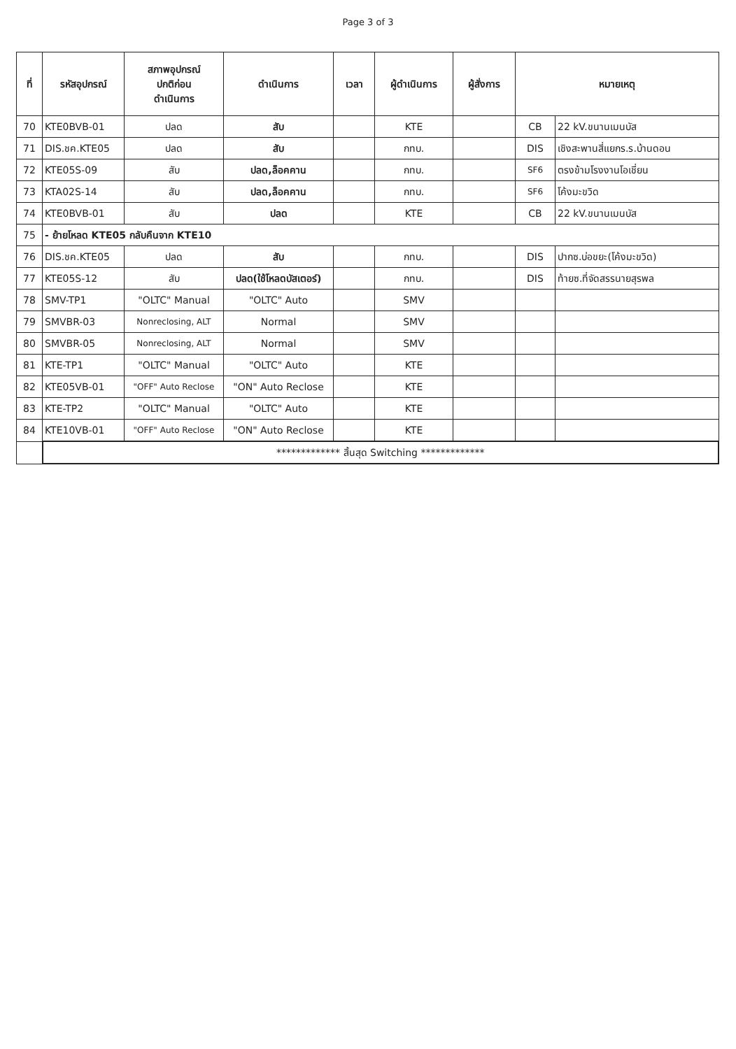Page 3 of 3
| ที่ | รหัสอุปกรณ์ | สภาพอุปกรณ์ ปกติก่อน ดำเนินการ | ดำเนินการ | เวลา | ผู้ดำเนินการ | ผู้สั่งการ | หมายเหตุ | |
| --- | --- | --- | --- | --- | --- | --- | --- | --- |
| 70 | KTE0BVB-01 | ปลด | สับ | | KTE | | CB | 22 kV.ขนานเมนบัส |
| 71 | DIS.ชค.KTE05 | ปลด | สับ | | กทบ. | | DIS | เชิงสะพานสี่แยกร.ร.บ้านดอน |
| 72 | KTE05S-09 | สับ | ปลด,ล็อคคาน | | กทบ. | | SF6 | ตรงข้ามโรงงานโอเชี่ยน |
| 73 | KTA02S-14 | สับ | ปลด,ล็อคคาน | | กทบ. | | SF6 | โค้งมะขวิด |
| 74 | KTE0BVB-01 | สับ | ปลด | | KTE | | CB | 22 kV.ขนานเมนบัส |
| 75 | - ย้ายโหลด KTE05 กลับคืนจาก KTE10 | | | | | | | |
| 76 | DIS.ชค.KTE05 | ปลด | สับ | | กทบ. | | DIS | ปากซ.บ่อขยะ(โค้งมะขวิด) |
| 77 | KTE05S-12 | สับ | ปลด(ใช้โหลดบัสเตอร์) | | กทบ. | | DIS | ท้ายซ.ที่จัดสรรนายสุรพล |
| 78 | SMV-TP1 | "OLTC" Manual | "OLTC" Auto | | SMV | | | |
| 79 | SMVBR-03 | Nonreclosing, ALT | Normal | | SMV | | | |
| 80 | SMVBR-05 | Nonreclosing, ALT | Normal | | SMV | | | |
| 81 | KTE-TP1 | "OLTC" Manual | "OLTC" Auto | | KTE | | | |
| 82 | KTE05VB-01 | "OFF" Auto Reclose | "ON" Auto Reclose | | KTE | | | |
| 83 | KTE-TP2 | "OLTC" Manual | "OLTC" Auto | | KTE | | | |
| 84 | KTE10VB-01 | "OFF" Auto Reclose | "ON" Auto Reclose | | KTE | | | |
| | ************* สิ้นสุด Switching ************* | | | | | | | |